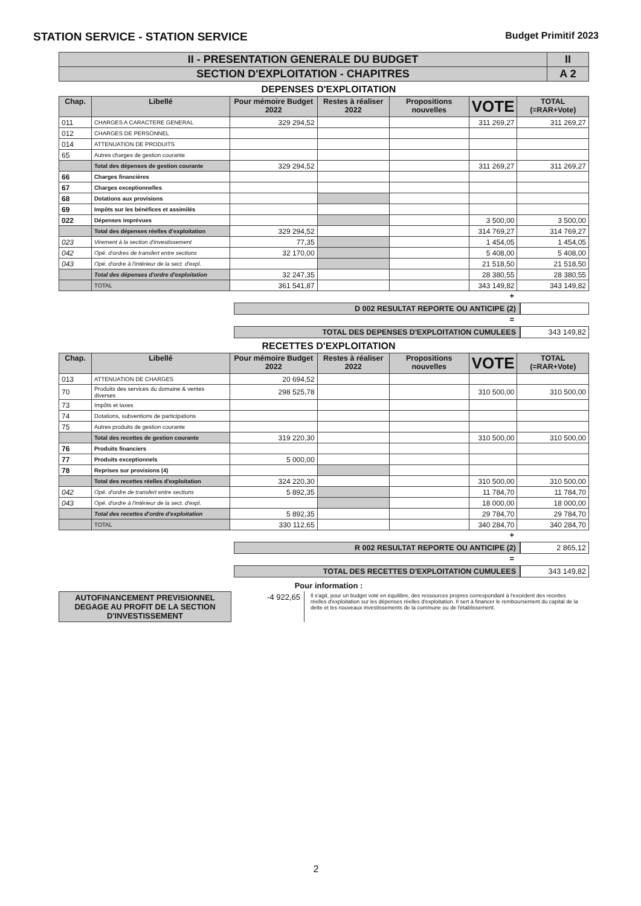STATION SERVICE - STATION SERVICE Budget Primitif 2023
| II - PRESENTATION GENERALE DU BUDGET | II |
| SECTION D'EXPLOITATION - CHAPITRES | A 2 |
DEPENSES D'EXPLOITATION
| Chap. | Libellé | Pour mémoire Budget 2022 | Restes à réaliser 2022 | Propositions nouvelles | VOTE | TOTAL (=RAR+Vote) |
| --- | --- | --- | --- | --- | --- | --- |
| 011 | CHARGES A CARACTERE GENERAL | 329 294,52 | | | 311 269,27 | 311 269,27 |
| 012 | CHARGES DE PERSONNEL | | | | | |
| 014 | ATTENUATION DE PRODUITS | | | | | |
| 65 | Autres charges de gestion courante | | | | | |
| | Total des dépenses de gestion courante | 329 294,52 | | | 311 269,27 | 311 269,27 |
| 66 | Charges financières | | | | | |
| 67 | Charges exceptionnelles | | | | | |
| 68 | Dotations aux provisions | | | | | |
| 69 | Impôts sur les bénéfices et assimilés | | | | | |
| 022 | Dépenses imprévues | | | | 3 500,00 | 3 500,00 |
| | Total des dépenses réelles d'exploitation | 329 294,52 | | | 314 769,27 | 314 769,27 |
| 023 | Virement à la section d'investissement | 77,35 | | | 1 454,05 | 1 454,05 |
| 042 | Opé. d'ordres de transfert entre sections | 32 170,00 | | | 5 408,00 | 5 408,00 |
| 043 | Opé. d'ordre à l'intérieur de la sect. d'expl. | | | | 21 518,50 | 21 518,50 |
| | Total des dépenses d'ordre d'exploitation | 32 247,35 | | | 28 380,55 | 28 380,55 |
| | TOTAL | 361 541,87 | | | 343 149,82 | 343 149,82 |
+
D 002 RESULTAT REPORTE OU ANTICIPE (2)
=
TOTAL DES DEPENSES D'EXPLOITATION CUMULEES
343 149,82
RECETTES D'EXPLOITATION
| Chap. | Libellé | Pour mémoire Budget 2022 | Restes à réaliser 2022 | Propositions nouvelles | VOTE | TOTAL (=RAR+Vote) |
| --- | --- | --- | --- | --- | --- | --- |
| 013 | ATTENUATION DE CHARGES | 20 694,52 | | | | |
| 70 | Produits des services du domaine & ventes diverses | 298 525,78 | | | 310 500,00 | 310 500,00 |
| 73 | Impôts et taxes | | | | | |
| 74 | Dotations, subventions de participations | | | | | |
| 75 | Autres produits de gestion courante | | | | | |
| | Total des recettes de gestion courante | 319 220,30 | | | 310 500,00 | 310 500,00 |
| 76 | Produits financiers | | | | | |
| 77 | Produits exceptionnels | 5 000,00 | | | | |
| 78 | Reprises sur provisions (4) | | | | | |
| | Total des recettes réelles d'exploitation | 324 220,30 | | | 310 500,00 | 310 500,00 |
| 042 | Opé. d'ordre de transfert entre sections | 5 892,35 | | | 11 784,70 | 11 784,70 |
| 043 | Opé. d'ordre à l'intérieur de la sect. d'expl. | | | | 18 000,00 | 18 000,00 |
| | Total des recettes d'ordre d'exploitation | 5 892,35 | | | 29 784,70 | 29 784,70 |
| | TOTAL | 330 112,65 | | | 340 284,70 | 340 284,70 |
+
R 002 RESULTAT REPORTE OU ANTICIPE (2)
2 865,12
=
TOTAL DES RECETTES D'EXPLOITATION CUMULEES
343 149,82
Pour information :
AUTOFINANCEMENT PREVISIONNEL DEGAGE AU PROFIT DE LA SECTION D'INVESTISSEMENT
-4 922,65
Il s'agit, pour un budget voté en équilibre, des ressources propres correspondant à l'excédent des recettes réelles d'exploitation sur les dépenses réelles d'exploitation. Il sert à financer le remboursement du capital de la dette et les nouveaux investissements de la commune ou de l'établissement.
2